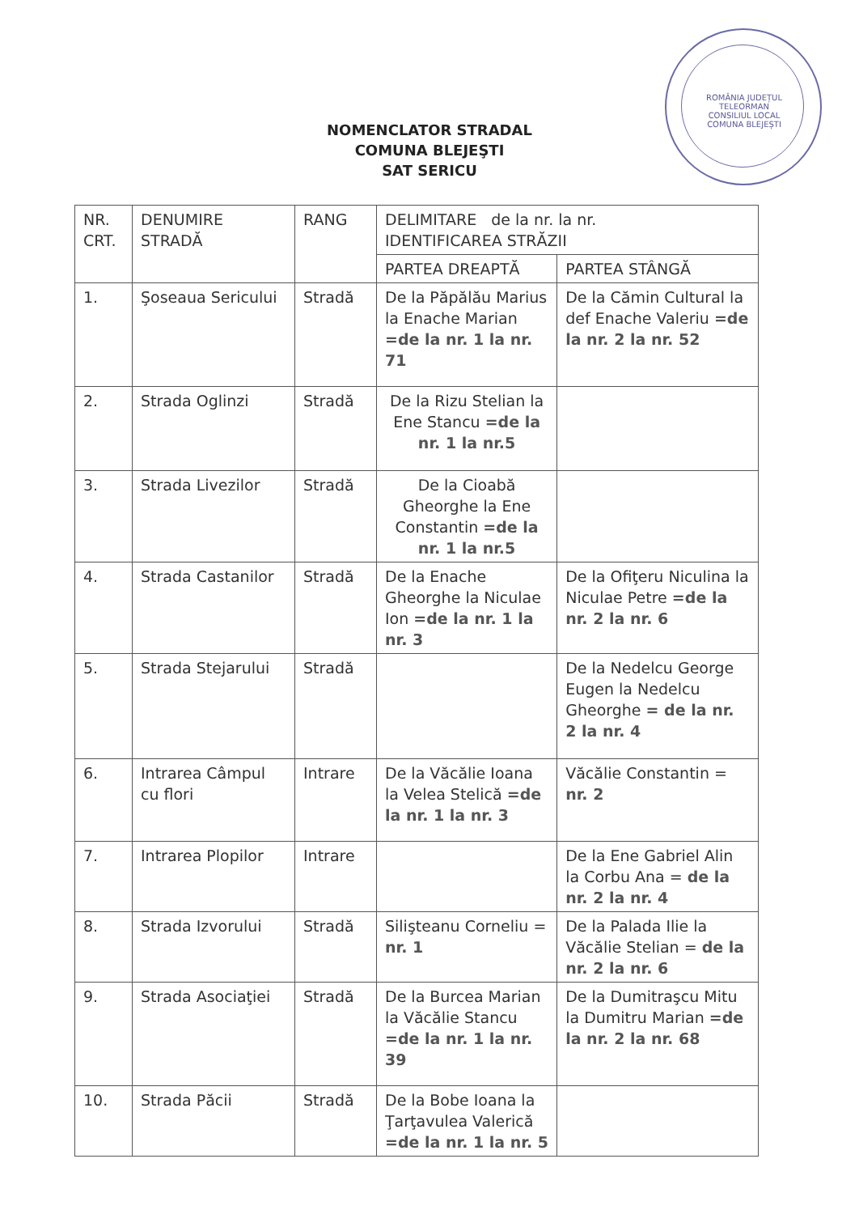ROMÂNIA JUDEȚUL TELEORMAN CONSILIUL LOCAL COMUNA BLEJEȘTI
NOMENCLATOR STRADAL
COMUNA BLEJEŞTI
SAT SERICU
| NR. CRT. | DENUMIRE STRADĂ | RANG | DELIMITARE de la nr. la nr. IDENTIFICAREA STRĂZII | |
| --- | --- | --- | --- | --- |
| | | | PARTEA DREAPTĂ | PARTEA STÂNGĂ |
| 1. | Şoseaua Sericului | Stradă | De la Păpălău Marius la Enache Marian =de la nr. 1 la nr. 71 | De la Cămin Cultural la def Enache Valeriu =de la nr. 2 la nr. 52 |
| 2. | Strada Oglinzi | Stradă | De la Rizu Stelian la Ene Stancu =de la nr. 1 la nr.5 | |
| 3. | Strada Livezilor | Stradă | De la Cioabă Gheorghe la Ene Constantin =de la nr. 1 la nr.5 | |
| 4. | Strada Castanilor | Stradă | De la Enache Gheorghe la Niculae Ion =de la nr. 1 la nr. 3 | De la Ofiţeru Niculina la Niculae Petre =de la nr. 2 la nr. 6 |
| 5. | Strada Stejarului | Stradă | | De la Nedelcu George Eugen la Nedelcu Gheorghe = de la nr. 2 la nr. 4 |
| 6. | Intrarea Câmpul cu flori | Intrare | De la Văcălie Ioana la Velea Stelică =de la nr. 1 la nr. 3 | Văcălie Constantin = nr. 2 |
| 7. | Intrarea Plopilor | Intrare | | De la Ene Gabriel Alin la Corbu Ana = de la nr. 2 la nr. 4 |
| 8. | Strada Izvorului | Stradă | Silişteanu Corneliu = nr. 1 | De la Palada Ilie la Văcălie Stelian = de la nr. 2 la nr. 6 |
| 9. | Strada Asociaţiei | Stradă | De la Burcea Marian la Văcălie Stancu =de la nr. 1 la nr. 39 | De la Dumitraşcu Mitu la Dumitru Marian =de la nr. 2 la nr. 68 |
| 10. | Strada Păcii | Stradă | De la Bobe Ioana la Ţarţavulea Valerică =de la nr. 1 la nr. 5 | |